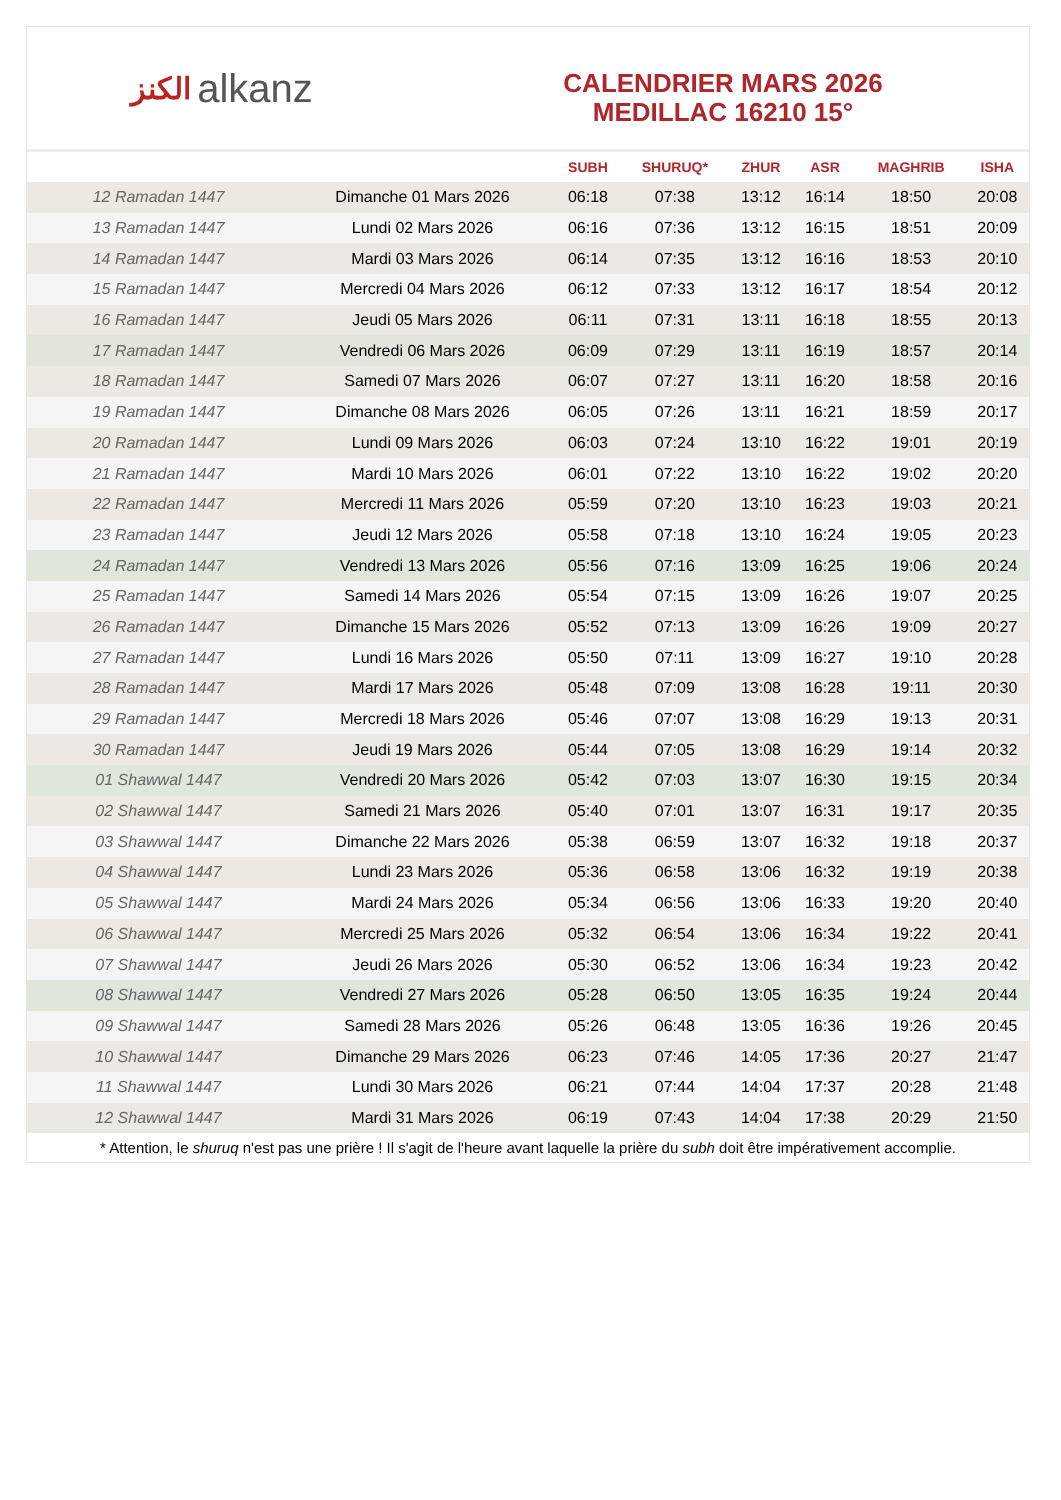الكنز alkanz
CALENDRIER MARS 2026
MEDILLAC 16210 15°
| | | SUBH | SHURUQ* | ZHUR | ASR | MAGHRIB | ISHA |
| --- | --- | --- | --- | --- | --- | --- | --- |
| 12 Ramadan 1447 | Dimanche 01 Mars 2026 | 06:18 | 07:38 | 13:12 | 16:14 | 18:50 | 20:08 |
| 13 Ramadan 1447 | Lundi 02 Mars 2026 | 06:16 | 07:36 | 13:12 | 16:15 | 18:51 | 20:09 |
| 14 Ramadan 1447 | Mardi 03 Mars 2026 | 06:14 | 07:35 | 13:12 | 16:16 | 18:53 | 20:10 |
| 15 Ramadan 1447 | Mercredi 04 Mars 2026 | 06:12 | 07:33 | 13:12 | 16:17 | 18:54 | 20:12 |
| 16 Ramadan 1447 | Jeudi 05 Mars 2026 | 06:11 | 07:31 | 13:11 | 16:18 | 18:55 | 20:13 |
| 17 Ramadan 1447 | Vendredi 06 Mars 2026 | 06:09 | 07:29 | 13:11 | 16:19 | 18:57 | 20:14 |
| 18 Ramadan 1447 | Samedi 07 Mars 2026 | 06:07 | 07:27 | 13:11 | 16:20 | 18:58 | 20:16 |
| 19 Ramadan 1447 | Dimanche 08 Mars 2026 | 06:05 | 07:26 | 13:11 | 16:21 | 18:59 | 20:17 |
| 20 Ramadan 1447 | Lundi 09 Mars 2026 | 06:03 | 07:24 | 13:10 | 16:22 | 19:01 | 20:19 |
| 21 Ramadan 1447 | Mardi 10 Mars 2026 | 06:01 | 07:22 | 13:10 | 16:22 | 19:02 | 20:20 |
| 22 Ramadan 1447 | Mercredi 11 Mars 2026 | 05:59 | 07:20 | 13:10 | 16:23 | 19:03 | 20:21 |
| 23 Ramadan 1447 | Jeudi 12 Mars 2026 | 05:58 | 07:18 | 13:10 | 16:24 | 19:05 | 20:23 |
| 24 Ramadan 1447 | Vendredi 13 Mars 2026 | 05:56 | 07:16 | 13:09 | 16:25 | 19:06 | 20:24 |
| 25 Ramadan 1447 | Samedi 14 Mars 2026 | 05:54 | 07:15 | 13:09 | 16:26 | 19:07 | 20:25 |
| 26 Ramadan 1447 | Dimanche 15 Mars 2026 | 05:52 | 07:13 | 13:09 | 16:26 | 19:09 | 20:27 |
| 27 Ramadan 1447 | Lundi 16 Mars 2026 | 05:50 | 07:11 | 13:09 | 16:27 | 19:10 | 20:28 |
| 28 Ramadan 1447 | Mardi 17 Mars 2026 | 05:48 | 07:09 | 13:08 | 16:28 | 19:11 | 20:30 |
| 29 Ramadan 1447 | Mercredi 18 Mars 2026 | 05:46 | 07:07 | 13:08 | 16:29 | 19:13 | 20:31 |
| 30 Ramadan 1447 | Jeudi 19 Mars 2026 | 05:44 | 07:05 | 13:08 | 16:29 | 19:14 | 20:32 |
| 01 Shawwal 1447 | Vendredi 20 Mars 2026 | 05:42 | 07:03 | 13:07 | 16:30 | 19:15 | 20:34 |
| 02 Shawwal 1447 | Samedi 21 Mars 2026 | 05:40 | 07:01 | 13:07 | 16:31 | 19:17 | 20:35 |
| 03 Shawwal 1447 | Dimanche 22 Mars 2026 | 05:38 | 06:59 | 13:07 | 16:32 | 19:18 | 20:37 |
| 04 Shawwal 1447 | Lundi 23 Mars 2026 | 05:36 | 06:58 | 13:06 | 16:32 | 19:19 | 20:38 |
| 05 Shawwal 1447 | Mardi 24 Mars 2026 | 05:34 | 06:56 | 13:06 | 16:33 | 19:20 | 20:40 |
| 06 Shawwal 1447 | Mercredi 25 Mars 2026 | 05:32 | 06:54 | 13:06 | 16:34 | 19:22 | 20:41 |
| 07 Shawwal 1447 | Jeudi 26 Mars 2026 | 05:30 | 06:52 | 13:06 | 16:34 | 19:23 | 20:42 |
| 08 Shawwal 1447 | Vendredi 27 Mars 2026 | 05:28 | 06:50 | 13:05 | 16:35 | 19:24 | 20:44 |
| 09 Shawwal 1447 | Samedi 28 Mars 2026 | 05:26 | 06:48 | 13:05 | 16:36 | 19:26 | 20:45 |
| 10 Shawwal 1447 | Dimanche 29 Mars 2026 | 06:23 | 07:46 | 14:05 | 17:36 | 20:27 | 21:47 |
| 11 Shawwal 1447 | Lundi 30 Mars 2026 | 06:21 | 07:44 | 14:04 | 17:37 | 20:28 | 21:48 |
| 12 Shawwal 1447 | Mardi 31 Mars 2026 | 06:19 | 07:43 | 14:04 | 17:38 | 20:29 | 21:50 |
* Attention, le shuruq n'est pas une prière ! Il s'agit de l'heure avant laquelle la prière du subh doit être impérativement accomplie.